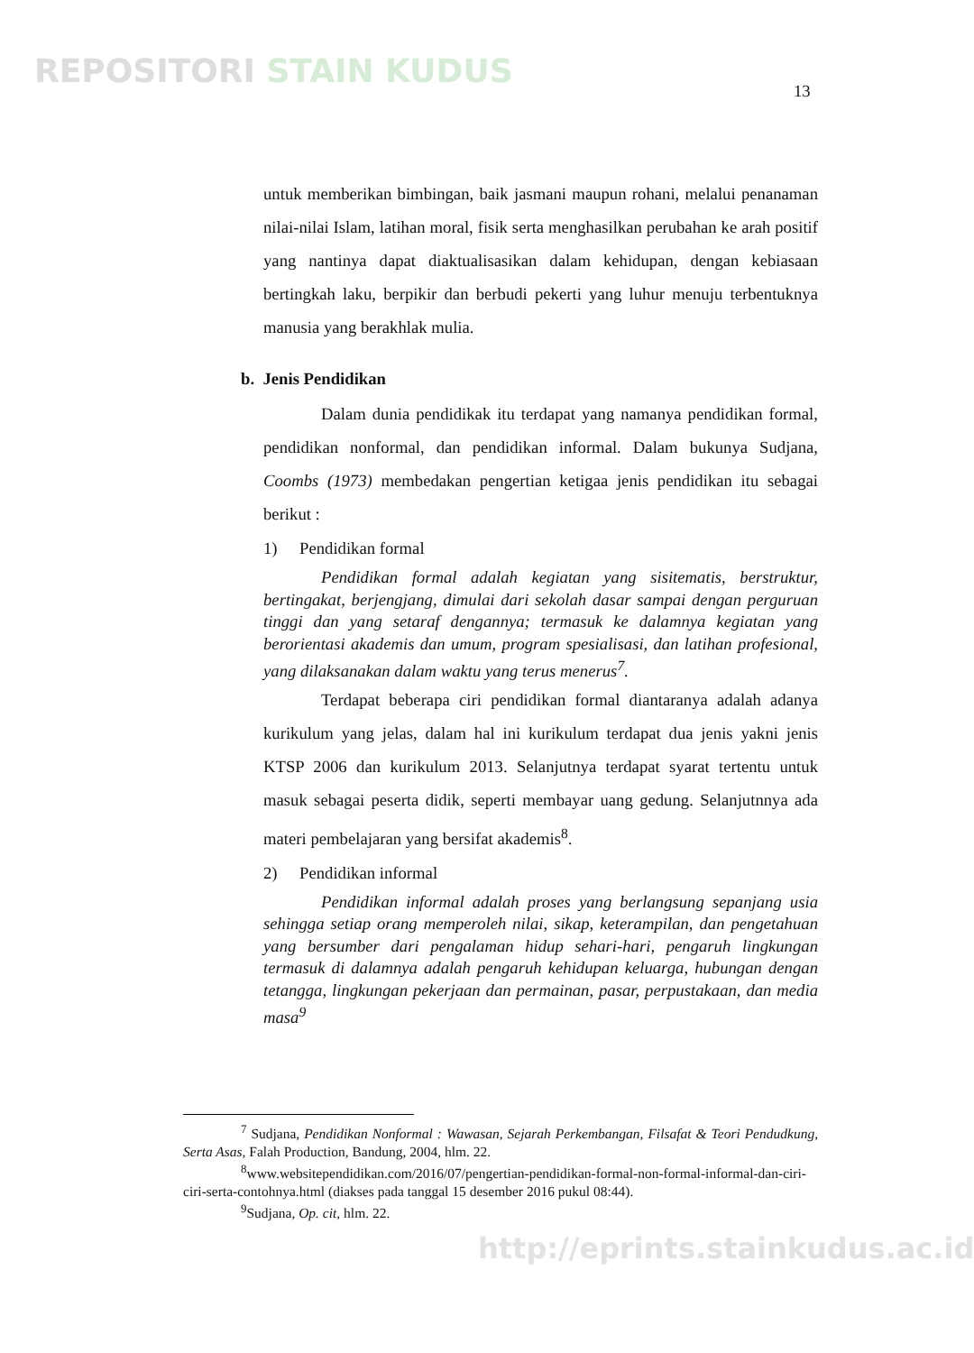REPOSITORI STAIN KUDUS
13
untuk memberikan bimbingan, baik jasmani maupun rohani, melalui penanaman nilai-nilai Islam, latihan moral, fisik serta menghasilkan perubahan ke arah positif yang nantinya dapat diaktualisasikan dalam kehidupan, dengan kebiasaan bertingkah laku, berpikir dan berbudi pekerti yang luhur menuju terbentuknya manusia yang berakhlak mulia.
b. Jenis Pendidikan
Dalam dunia pendidikak itu terdapat yang namanya pendidikan formal, pendidikan nonformal, dan pendidikan informal. Dalam bukunya Sudjana, Coombs (1973) membedakan pengertian ketigaa jenis pendidikan itu sebagai berikut :
1) Pendidikan formal
Pendidikan formal adalah kegiatan yang sisitematis, berstruktur, bertingakat, berjengjang, dimulai dari sekolah dasar sampai dengan perguruan tinggi dan yang setaraf dengannya; termasuk ke dalamnya kegiatan yang berorientasi akademis dan umum, program spesialisasi, dan latihan profesional, yang dilaksanakan dalam waktu yang terus menerus<sup>7</sup>.
Terdapat beberapa ciri pendidikan formal diantaranya adalah adanya kurikulum yang jelas, dalam hal ini kurikulum terdapat dua jenis yakni jenis KTSP 2006 dan kurikulum 2013. Selanjutnya terdapat syarat tertentu untuk masuk sebagai peserta didik, seperti membayar uang gedung. Selanjutnnya ada materi pembelajaran yang bersifat akademis<sup>8</sup>.
2) Pendidikan informal
Pendidikan informal adalah proses yang berlangsung sepanjang usia sehingga setiap orang memperoleh nilai, sikap, keterampilan, dan pengetahuan yang bersumber dari pengalaman hidup sehari-hari, pengaruh lingkungan termasuk di dalamnya adalah pengaruh kehidupan keluarga, hubungan dengan tetangga, lingkungan pekerjaan dan permainan, pasar, perpustakaan, dan media masa<sup>9</sup>
<sup>7</sup> Sudjana, Pendidikan Nonformal : Wawasan, Sejarah Perkembangan, Filsafat & Teori Pendudkung, Serta Asas, Falah Production, Bandung, 2004, hlm. 22.
<sup>8</sup> www.websitependidikan.com/2016/07/pengertian-pendidikan-formal-non-formal-informal-dan-ciri-ciri-serta-contohnya.html (diakses pada tanggal 15 desember 2016 pukul 08:44).
<sup>9</sup> Sudjana, Op. cit, hlm. 22.
http://eprints.stainkudus.ac.id